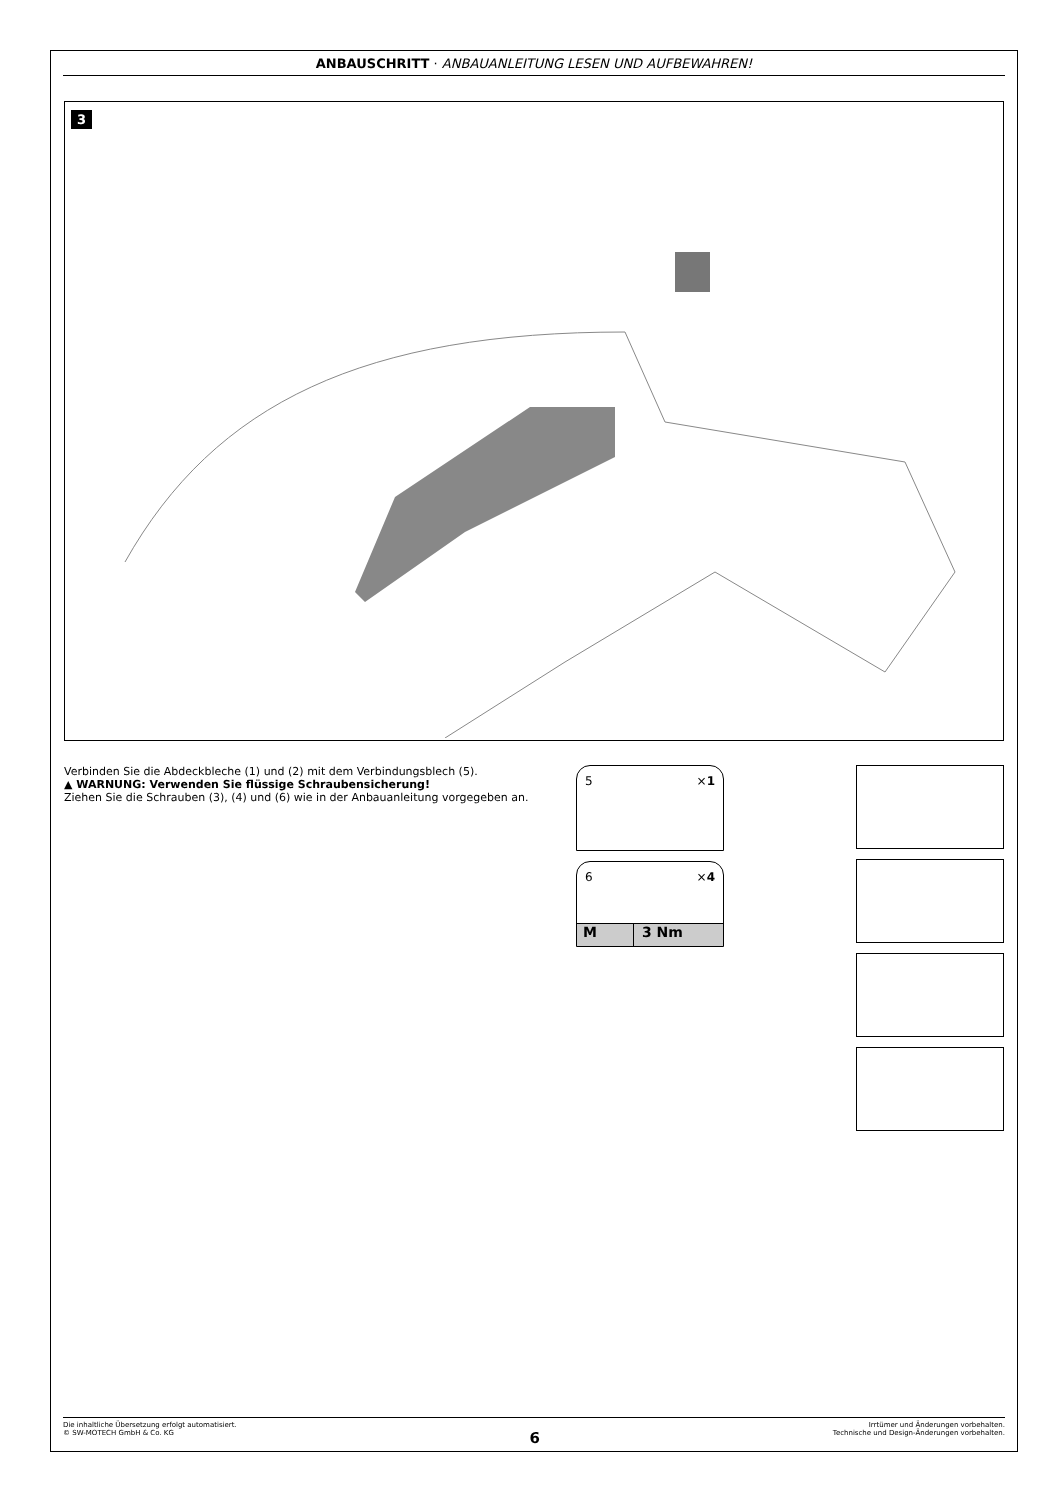ANBAUSCHRITT · ANBAUANLEITUNG LESEN UND AUFBEWAHREN!
3
Verbinden Sie die Abdeckbleche (1) und (2) mit dem Verbindungsblech (5).
▲ WARNUNG: Verwenden Sie flüssige Schraubensicherung!
Ziehen Sie die Schrauben (3), (4) und (6) wie in der Anbauanleitung vorgegeben an.
5 ×1
6 ×4
M 3 Nm
Die inhaltliche Übersetzung erfolgt automatisiert.
© SW-MOTECH GmbH & Co. KG
6
Irrtümer und Änderungen vorbehalten.
Technische und Design-Änderungen vorbehalten.